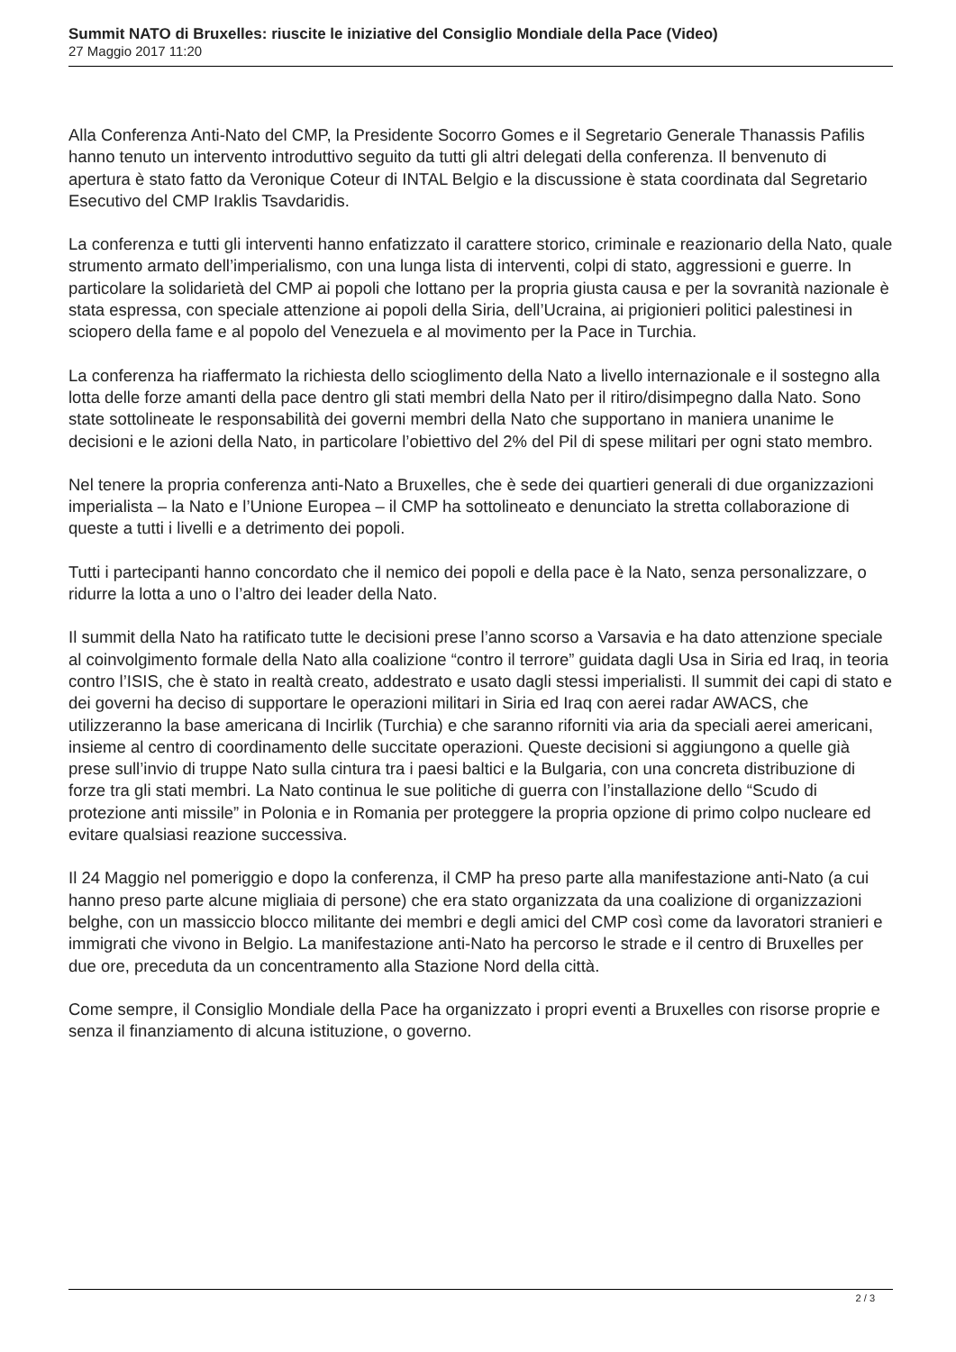Summit NATO di Bruxelles: riuscite le iniziative del Consiglio Mondiale della Pace (Video)
27 Maggio 2017 11:20
Alla Conferenza Anti-Nato del CMP, la Presidente Socorro Gomes e il Segretario Generale Thanassis Pafilis hanno tenuto un intervento introduttivo seguito da tutti gli altri delegati della conferenza. Il benvenuto di apertura è stato fatto da Veronique Coteur di INTAL Belgio e la discussione è stata coordinata dal Segretario Esecutivo del CMP Iraklis Tsavdaridis.
La conferenza e tutti gli interventi hanno enfatizzato il carattere storico, criminale e reazionario della Nato, quale strumento armato dell’imperialismo, con una lunga lista di interventi, colpi di stato, aggressioni e guerre. In particolare la solidarietà del CMP ai popoli che lottano per la propria giusta causa e per la sovranità nazionale è stata espressa, con speciale attenzione ai popoli della Siria, dell’Ucraina, ai prigionieri politici palestinesi in sciopero della fame e al popolo del Venezuela e al movimento per la Pace in Turchia.
La conferenza ha riaffermato la richiesta dello scioglimento della Nato a livello internazionale e il sostegno alla lotta delle forze amanti della pace dentro gli stati membri della Nato per il ritiro/disimpegno dalla Nato. Sono state sottolineate le responsabilità dei governi membri della Nato che supportano in maniera unanime le decisioni e le azioni della Nato, in particolare l’obiettivo del 2% del Pil di spese militari per ogni stato membro.
Nel tenere la propria conferenza anti-Nato a Bruxelles, che è sede dei quartieri generali di due organizzazioni imperialista – la Nato e l’Unione Europea – il CMP ha sottolineato e denunciato la stretta collaborazione di queste a tutti i livelli e a detrimento dei popoli.
Tutti i partecipanti hanno concordato che il nemico dei popoli e della pace è la Nato, senza personalizzare, o ridurre la lotta a uno o l’altro dei leader della Nato.
Il summit della Nato ha ratificato tutte le decisioni prese l’anno scorso a Varsavia e ha dato attenzione speciale al coinvolgimento formale della Nato alla coalizione “contro il terrore” guidata dagli Usa in Siria ed Iraq, in teoria contro l’ISIS, che è stato in realtà creato, addestrato e usato dagli stessi imperialisti. Il summit dei capi di stato e dei governi ha deciso di supportare le operazioni militari in Siria ed Iraq con aerei radar AWACS, che utilizzeranno la base americana di Incirlik (Turchia) e che saranno riforniti via aria da speciali aerei americani, insieme al centro di coordinamento delle succitate operazioni. Queste decisioni si aggiungono a quelle già prese sull’invio di truppe Nato sulla cintura tra i paesi baltici e la Bulgaria, con una concreta distribuzione di forze tra gli stati membri. La Nato continua le sue politiche di guerra con l’installazione dello “Scudo di protezione anti missile” in Polonia e in Romania per proteggere la propria opzione di primo colpo nucleare ed evitare qualsiasi reazione successiva.
Il 24 Maggio nel pomeriggio e dopo la conferenza, il CMP ha preso parte alla manifestazione anti-Nato (a cui hanno preso parte alcune migliaia di persone) che era stato organizzata da una coalizione di organizzazioni belghe, con un massiccio blocco militante dei membri e degli amici del CMP così come da lavoratori stranieri e immigrati che vivono in Belgio. La manifestazione anti-Nato ha percorso le strade e il centro di Bruxelles per due ore, preceduta da un concentramento alla Stazione Nord della città.
Come sempre, il Consiglio Mondiale della Pace ha organizzato i propri eventi a Bruxelles con risorse proprie e senza il finanziamento di alcuna istituzione, o governo.
2 / 3